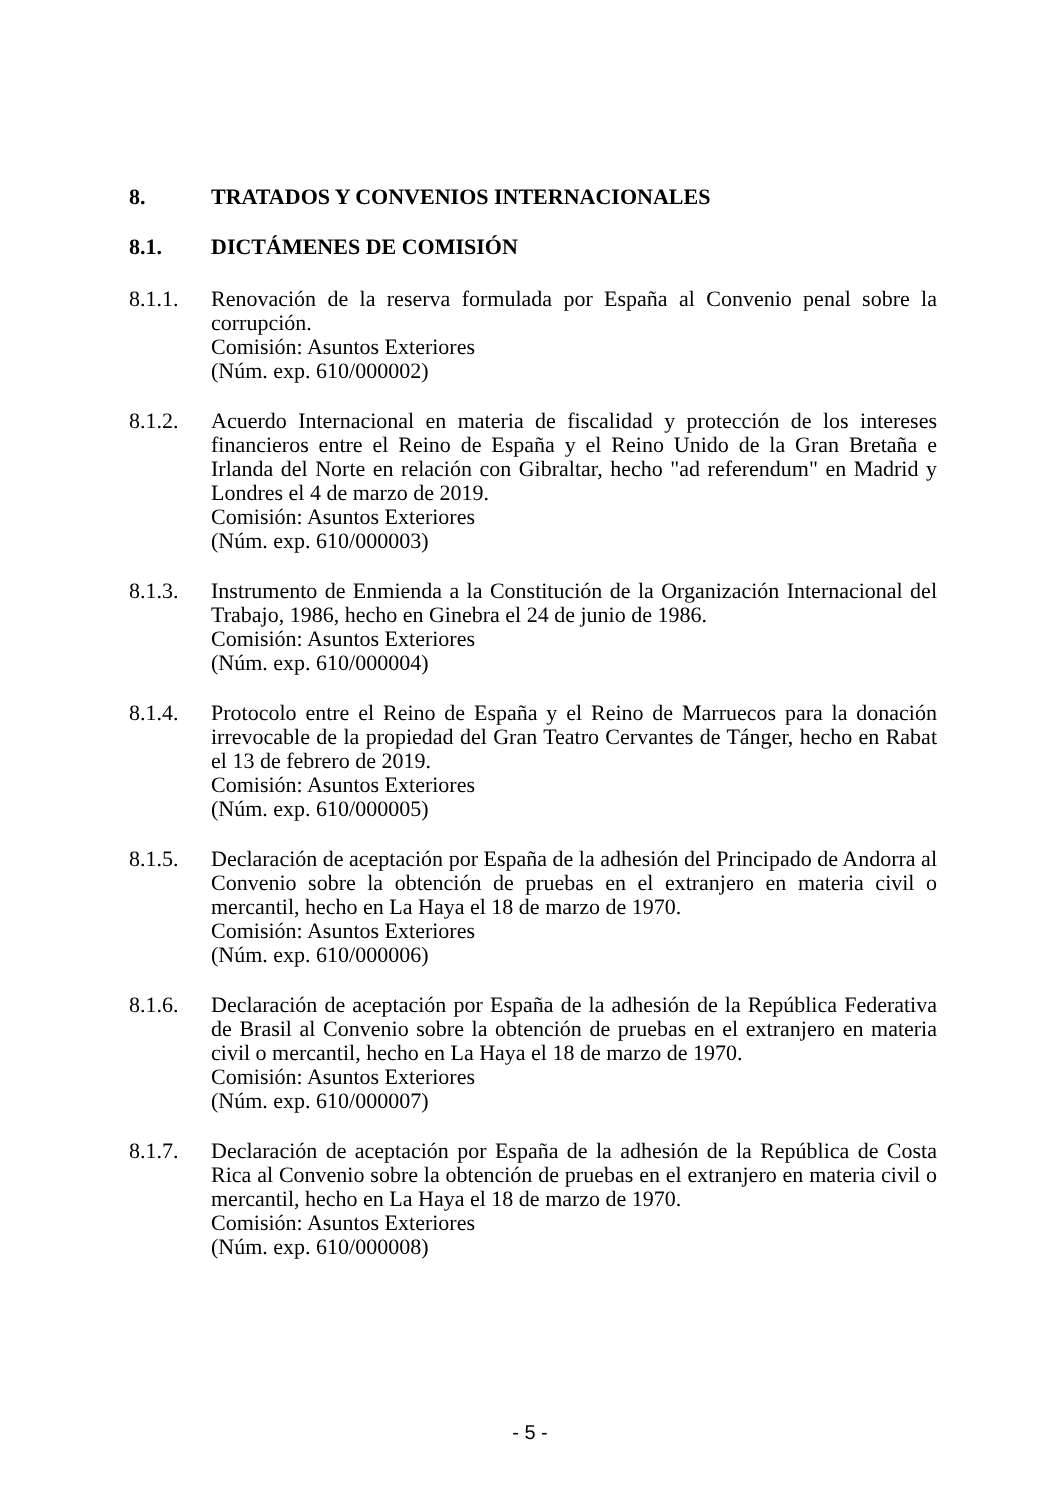8. TRATADOS Y CONVENIOS INTERNACIONALES
8.1. DICTÁMENES DE COMISIÓN
8.1.1. Renovación de la reserva formulada por España al Convenio penal sobre la corrupción.
Comisión: Asuntos Exteriores
(Núm. exp. 610/000002)
8.1.2. Acuerdo Internacional en materia de fiscalidad y protección de los intereses financieros entre el Reino de España y el Reino Unido de la Gran Bretaña e Irlanda del Norte en relación con Gibraltar, hecho "ad referendum" en Madrid y Londres el 4 de marzo de 2019.
Comisión: Asuntos Exteriores
(Núm. exp. 610/000003)
8.1.3. Instrumento de Enmienda a la Constitución de la Organización Internacional del Trabajo, 1986, hecho en Ginebra el 24 de junio de 1986.
Comisión: Asuntos Exteriores
(Núm. exp. 610/000004)
8.1.4. Protocolo entre el Reino de España y el Reino de Marruecos para la donación irrevocable de la propiedad del Gran Teatro Cervantes de Tánger, hecho en Rabat el 13 de febrero de 2019.
Comisión: Asuntos Exteriores
(Núm. exp. 610/000005)
8.1.5. Declaración de aceptación por España de la adhesión del Principado de Andorra al Convenio sobre la obtención de pruebas en el extranjero en materia civil o mercantil, hecho en La Haya el 18 de marzo de 1970.
Comisión: Asuntos Exteriores
(Núm. exp. 610/000006)
8.1.6. Declaración de aceptación por España de la adhesión de la República Federativa de Brasil al Convenio sobre la obtención de pruebas en el extranjero en materia civil o mercantil, hecho en La Haya el 18 de marzo de 1970.
Comisión: Asuntos Exteriores
(Núm. exp. 610/000007)
8.1.7. Declaración de aceptación por España de la adhesión de la República de Costa Rica al Convenio sobre la obtención de pruebas en el extranjero en materia civil o mercantil, hecho en La Haya el 18 de marzo de 1970.
Comisión: Asuntos Exteriores
(Núm. exp. 610/000008)
- 5 -